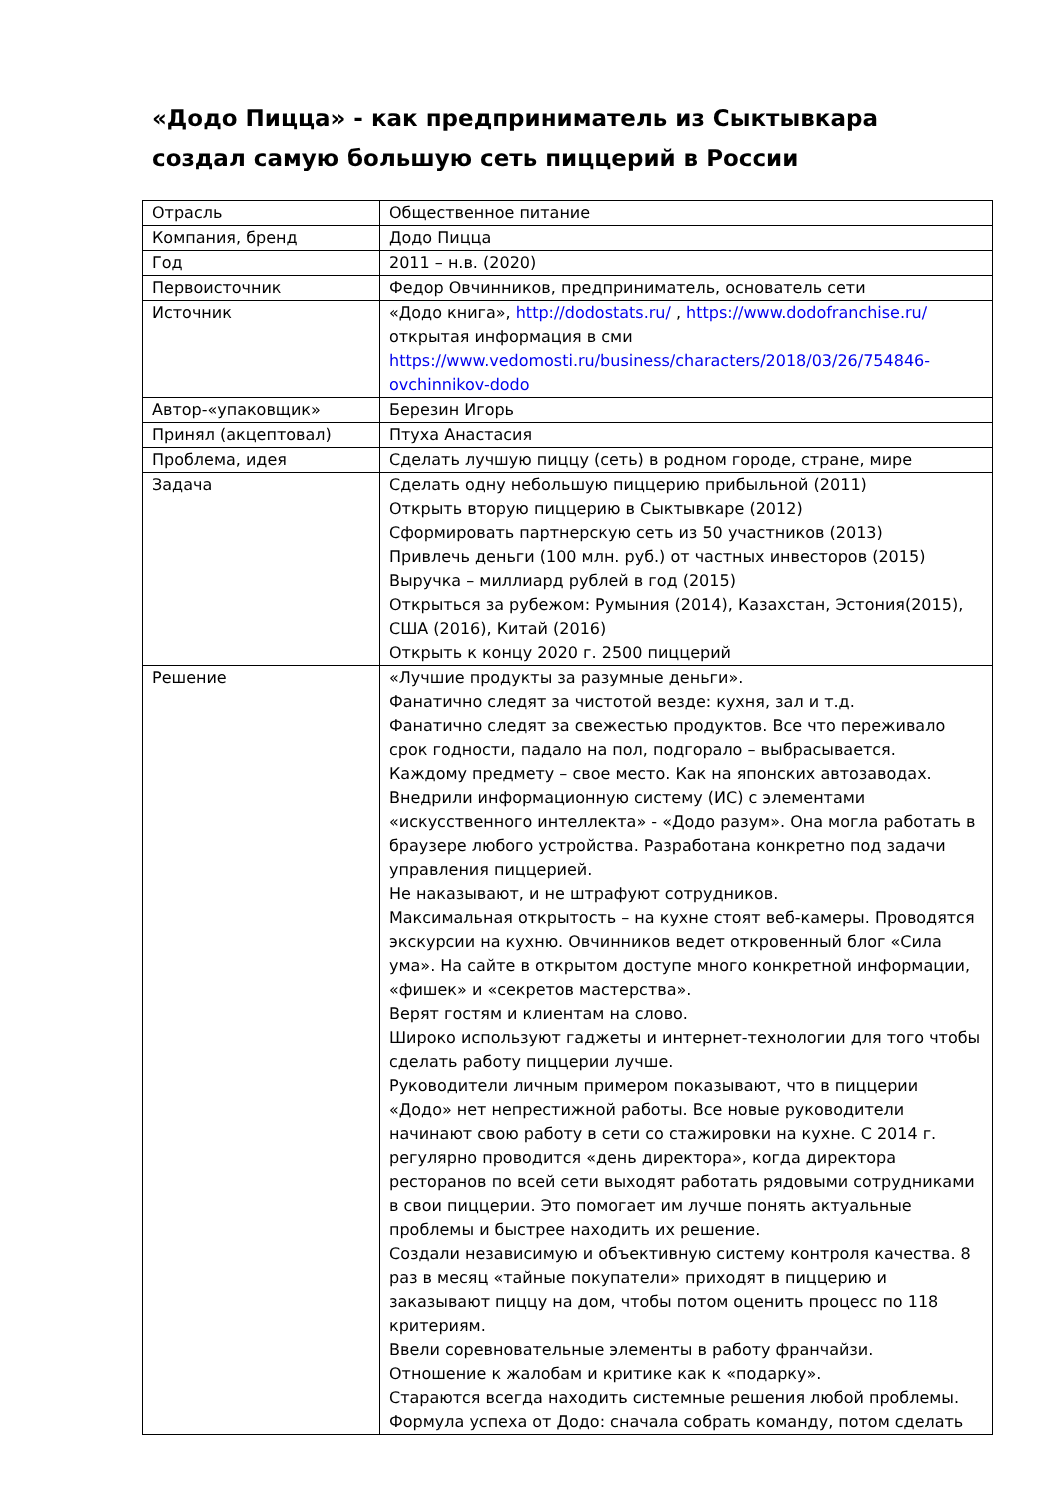«Додо Пицца» - как предприниматель из Сыктывкара создал самую большую сеть пиццерий в России
| Отрасль | Общественное питание |
| Компания, бренд | Додо Пицца |
| Год | 2011 – н.в. (2020) |
| Первоисточник | Федор Овчинников, предприниматель, основатель сети |
| Источник | «Додо книга», http://dodostats.ru/ , https://www.dodofranchise.ru/ открытая информация в сми https://www.vedomosti.ru/business/characters/2018/03/26/754846-ovchinnikov-dodo |
| Автор-«упаковщик» | Березин Игорь |
| Принял (акцептовал) | Птуха Анастасия |
| Проблема, идея | Сделать лучшую пиццу (сеть) в родном городе, стране, мире |
| Задача | Сделать одну небольшую пиццерию прибыльной (2011) Открыть вторую пиццерию в Сыктывкаре (2012) Сформировать партнерскую сеть из 50 участников (2013) Привлечь деньги (100 млн. руб.) от частных инвесторов (2015) Выручка – миллиард рублей в год (2015) Открыться за рубежом: Румыния (2014), Казахстан, Эстония(2015), США (2016), Китай (2016) Открыть к концу 2020 г. 2500 пиццерий |
| Решение | «Лучшие продукты за разумные деньги». Фанатично следят за чистотой везде: кухня, зал и т.д. Фанатично следят за свежестью продуктов. Все что переживало срок годности, падало на пол, подгорало – выбрасывается. Каждому предмету – свое место. Как на японских автозаводах. Внедрили информационную систему (ИС) с элементами «искусственного интеллекта» - «Додо разум». Она могла работать в браузере любого устройства. Разработана конкретно под задачи управления пиццерией. Не наказывают, и не штрафуют сотрудников. Максимальная открытость – на кухне стоят веб-камеры. Проводятся экскурсии на кухню. Овчинников ведет откровенный блог «Сила ума». На сайте в открытом доступе много конкретной информации, «фишек» и «секретов мастерства». Верят гостям и клиентам на слово. Широко используют гаджеты и интернет-технологии для того чтобы сделать работу пиццерии лучше. Руководители личным примером показывают, что в пиццерии «Додо» нет непрестижной работы. Все новые руководители начинают свою работу в сети со стажировки на кухне. С 2014 г. регулярно проводится «день директора», когда директора ресторанов по всей сети выходят работать рядовыми сотрудниками в свои пиццерии. Это помогает им лучше понять актуальные проблемы и быстрее находить их решение. Создали независимую и объективную систему контроля качества. 8 раз в месяц «тайные покупатели» приходят в пиццерию и заказывают пиццу на дом, чтобы потом оценить процесс по 118 критериям. Ввели соревновательные элементы в работу франчайзи. Отношение к жалобам и критике как к «подарку». Стараются всегда находить системные решения любой проблемы. Формула успеха от Додо: сначала собрать команду, потом сделать |